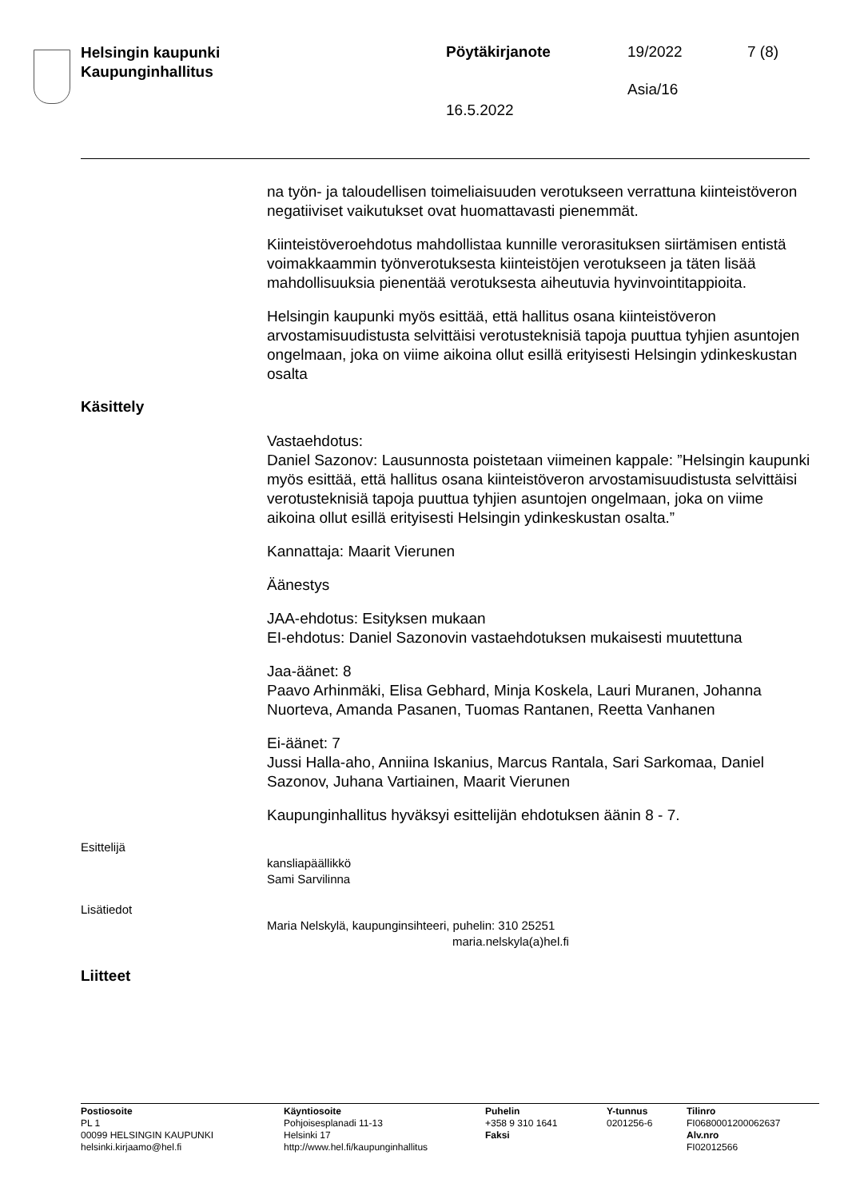Helsingin kaupunki
Kaupunginhallitus
Pöytäkirjanote 19/2022 7 (8)
Asia/16
16.5.2022
na työn- ja taloudellisen toimeliaisuuden verotukseen verrattuna kiinteistöveron negatiiviset vaikutukset ovat huomattavasti pienemmät.
Kiinteistöveroehdotus mahdollistaa kunnille verorasituksen siirtämisen entistä voimakkaammin työnverotuksesta kiinteistöjen verotukseen ja täten lisää mahdollisuuksia pienentää verotuksesta aiheutuvia hyvinvointitappioita.
Helsingin kaupunki myös esittää, että hallitus osana kiinteistöveron arvostamisuudistusta selvittäisi verotusteknisiä tapoja puuttua tyhjien asuntojen ongelmaan, joka on viime aikoina ollut esillä erityisesti Helsingin ydinkeskustan osalta
Käsittely
Vastaehdotus:
Daniel Sazonov: Lausunnosta poistetaan viimeinen kappale: ”Helsingin kaupunki myös esittää, että hallitus osana kiinteistöveron arvostamisuudistusta selvittäisi verotusteknisiä tapoja puuttua tyhjien asuntojen ongelmaan, joka on viime aikoina ollut esillä erityisesti Helsingin ydinkeskustan osalta.”
Kannattaja: Maarit Vierunen
Äänestys
JAA-ehdotus: Esityksen mukaan
EI-ehdotus: Daniel Sazonovin vastaehdotuksen mukaisesti muutettuna
Jaa-äänet: 8
Paavo Arhinmäki, Elisa Gebhard, Minja Koskela, Lauri Muranen, Johanna Nuorteva, Amanda Pasanen, Tuomas Rantanen, Reetta Vanhanen
Ei-äänet: 7
Jussi Halla-aho, Anniina Iskanius, Marcus Rantala, Sari Sarkomaa, Daniel Sazonov, Juhana Vartiainen, Maarit Vierunen
Kaupunginhallitus hyväksyi esittelijän ehdotuksen äänin 8 - 7.
Esittelijä
kansliapäällikkö
Sami Sarvilinna
Lisätiedot
Maria Nelskylä, kaupunginsihteeri, puhelin: 310 25251
maria.nelskyla(a)hel.fi
Liitteet
Postiosoite
PL 1
00099 HELSINGIN KAUPUNKI
helsinki.kirjaamo@hel.fi
Käyntiosoite
Pohjoisesplanadi 11-13
Helsinki 17
http://www.hel.fi/kaupunginhallitus
Puhelin
+358 9 310 1641
Faksi
Y-tunnus
0201256-6
Tilinro
FI0680001200062637
Alv.nro
FI02012566